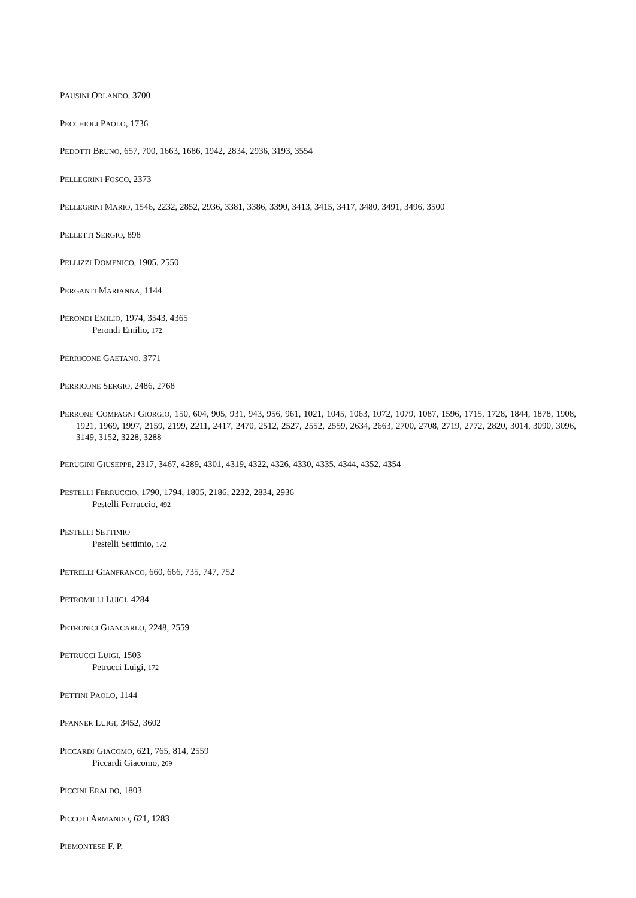PAUSINI ORLANDO, 3700
PECCHIOLI PAOLO, 1736
PEDOTTI BRUNO, 657, 700, 1663, 1686, 1942, 2834, 2936, 3193, 3554
PELLEGRINI FOSCO, 2373
PELLEGRINI MARIO, 1546, 2232, 2852, 2936, 3381, 3386, 3390, 3413, 3415, 3417, 3480, 3491, 3496, 3500
PELLETTI SERGIO, 898
PELLIZZI DOMENICO, 1905, 2550
PERGANTI MARIANNA, 1144
PERONDI EMILIO, 1974, 3543, 4365
Perondi Emilio, 172
PERRICONE GAETANO, 3771
PERRICONE SERGIO, 2486, 2768
PERRONE COMPAGNI GIORGIO, 150, 604, 905, 931, 943, 956, 961, 1021, 1045, 1063, 1072, 1079, 1087, 1596, 1715, 1728, 1844, 1878, 1908, 1921, 1969, 1997, 2159, 2199, 2211, 2417, 2470, 2512, 2527, 2552, 2559, 2634, 2663, 2700, 2708, 2719, 2772, 2820, 3014, 3090, 3096, 3149, 3152, 3228, 3288
PERUGINI GIUSEPPE, 2317, 3467, 4289, 4301, 4319, 4322, 4326, 4330, 4335, 4344, 4352, 4354
PESTELLI FERRUCCIO, 1790, 1794, 1805, 2186, 2232, 2834, 2936
Pestelli Ferruccio, 492
PESTELLI SETTIMIO
Pestelli Settimio, 172
PETRELLI GIANFRANCO, 660, 666, 735, 747, 752
PETROMILLI LUIGI, 4284
PETRONICI GIANCARLO, 2248, 2559
PETRUCCI LUIGI, 1503
Petrucci Luigi, 172
PETTINI PAOLO, 1144
PFANNER LUIGI, 3452, 3602
PICCARDI GIACOMO, 621, 765, 814, 2559
Piccardi Giacomo, 209
PICCINI ERALDO, 1803
PICCOLI ARMANDO, 621, 1283
PIEMONTESE F. P.